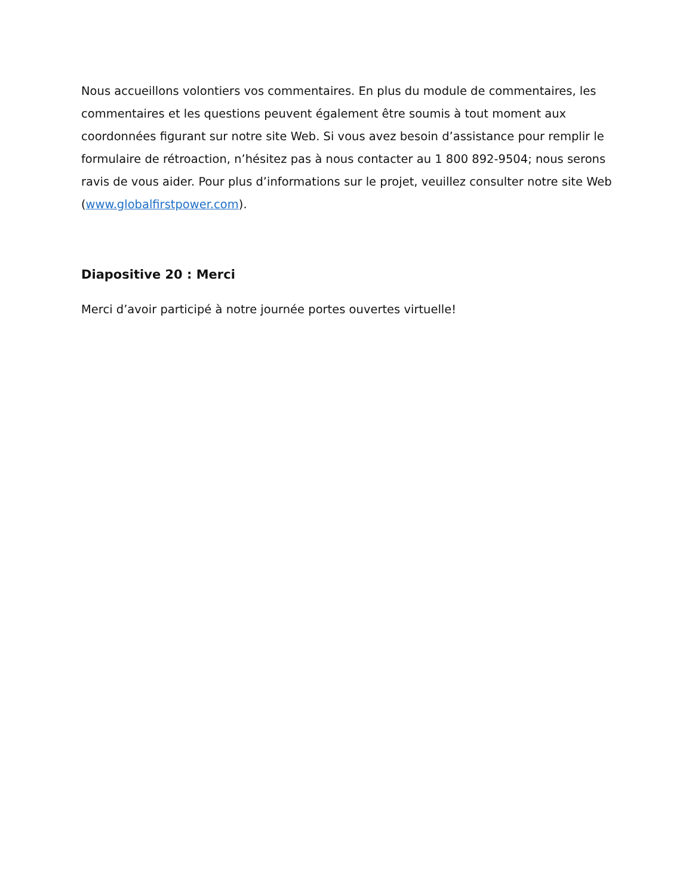Nous accueillons volontiers vos commentaires. En plus du module de commentaires, les commentaires et les questions peuvent également être soumis à tout moment aux coordonnées figurant sur notre site Web. Si vous avez besoin d’assistance pour remplir le formulaire de rétroaction, n’hésitez pas à nous contacter au 1 800 892-9504; nous serons ravis de vous aider. Pour plus d’informations sur le projet, veuillez consulter notre site Web (www.globalfirstpower.com).
Diapositive 20 : Merci
Merci d’avoir participé à notre journée portes ouvertes virtuelle!